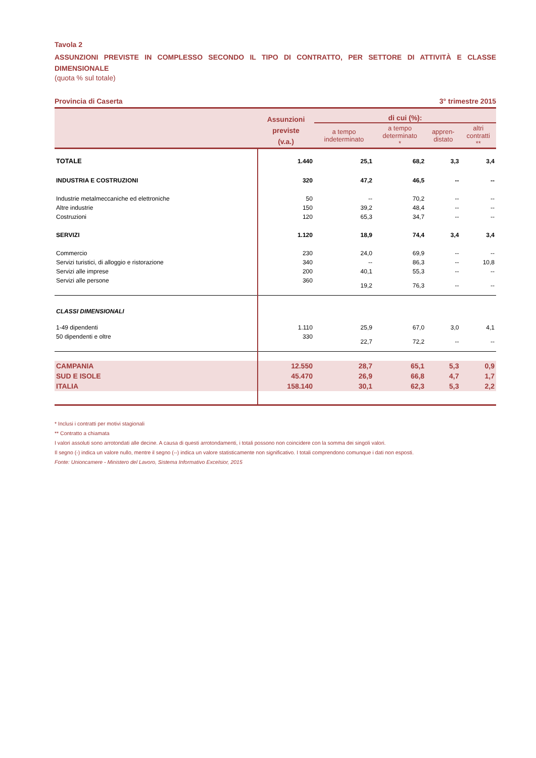Tavola 2
ASSUNZIONI PREVISTE IN COMPLESSO SECONDO IL TIPO DI CONTRATTO, PER SETTORE DI ATTIVITÀ E CLASSE DIMENSIONALE
(quota % sul totale)
Provincia di Caserta 3° trimestre 2015
| | Assunzioni previste (v.a.) | di cui (%): | | | |
| --- | --- | --- | --- | --- | --- |
| | | a tempo indeterminato | a tempo determinato * | appren- distato | altri contratti ** |
| TOTALE | 1.440 | 25,1 | 68,2 | 3,3 | 3,4 |
| INDUSTRIA E COSTRUZIONI | 320 | 47,2 | 46,5 | -- | -- |
| Industrie metalmeccaniche ed elettroniche | 50 | -- | 70,2 | -- | -- |
| Altre industrie | 150 | 39,2 | 48,4 | -- | -- |
| Costruzioni | 120 | 65,3 | 34,7 | -- | -- |
| SERVIZI | 1.120 | 18,9 | 74,4 | 3,4 | 3,4 |
| Commercio | 230 | 24,0 | 69,9 | -- | -- |
| Servizi turistici, di alloggio e ristorazione | 340 | -- | 86,3 | -- | 10,8 |
| Servizi alle imprese | 200 | 40,1 | 55,3 | -- | -- |
| Servizi alle persone | 360 | 19,2 | 76,3 | -- | -- |
| CLASSI DIMENSIONALI | | | | | |
| 1-49 dipendenti | 1.110 | 25,9 | 67,0 | 3,0 | 4,1 |
| 50 dipendenti e oltre | 330 | 22,7 | 72,2 | -- | -- |
| CAMPANIA | 12.550 | 28,7 | 65,1 | 5,3 | 0,9 |
| SUD E ISOLE | 45.470 | 26,9 | 66,8 | 4,7 | 1,7 |
| ITALIA | 158.140 | 30,1 | 62,3 | 5,3 | 2,2 |
* Inclusi i contratti per motivi stagionali
** Contratto a chiamata
I valori assoluti sono arrotondati alle decine. A causa di questi arrotondamenti, i totali possono non coincidere con la somma dei singoli valori.
Il segno (-) indica un valore nullo, mentre il segno (--) indica un valore statisticamente non significativo. I totali comprendono comunque i dati non esposti.
Fonte: Unioncamere - Ministero del Lavoro, Sistema Informativo Excelsior, 2015